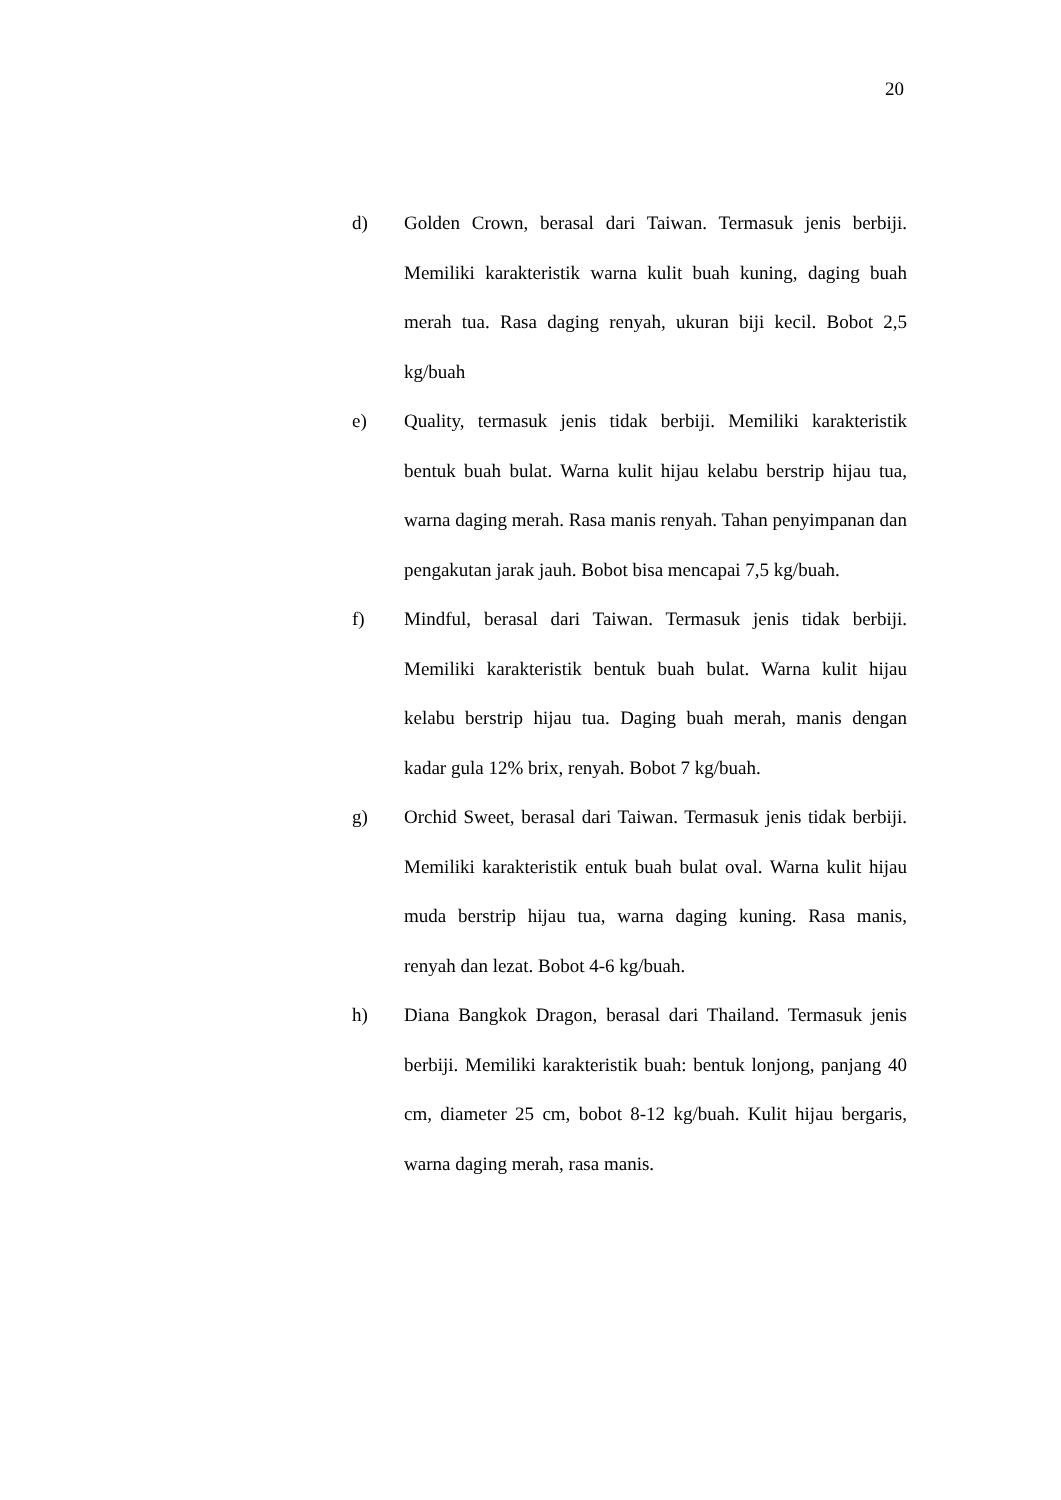20
d) Golden Crown, berasal dari Taiwan. Termasuk jenis berbiji. Memiliki karakteristik warna kulit buah kuning, daging buah merah tua. Rasa daging renyah, ukuran biji kecil. Bobot 2,5 kg/buah
e) Quality, termasuk jenis tidak berbiji. Memiliki karakteristik bentuk buah bulat. Warna kulit hijau kelabu berstrip hijau tua, warna daging merah. Rasa manis renyah. Tahan penyimpanan dan pengakutan jarak jauh. Bobot bisa mencapai 7,5 kg/buah.
f) Mindful, berasal dari Taiwan. Termasuk jenis tidak berbiji. Memiliki karakteristik bentuk buah bulat. Warna kulit hijau kelabu berstrip hijau tua. Daging buah merah, manis dengan kadar gula 12% brix, renyah. Bobot 7 kg/buah.
g) Orchid Sweet, berasal dari Taiwan. Termasuk jenis tidak berbiji. Memiliki karakteristik entuk buah bulat oval. Warna kulit hijau muda berstrip hijau tua, warna daging kuning. Rasa manis, renyah dan lezat. Bobot 4-6 kg/buah.
h) Diana Bangkok Dragon, berasal dari Thailand. Termasuk jenis berbiji. Memiliki karakteristik buah: bentuk lonjong, panjang 40 cm, diameter 25 cm, bobot 8-12 kg/buah. Kulit hijau bergaris, warna daging merah, rasa manis.